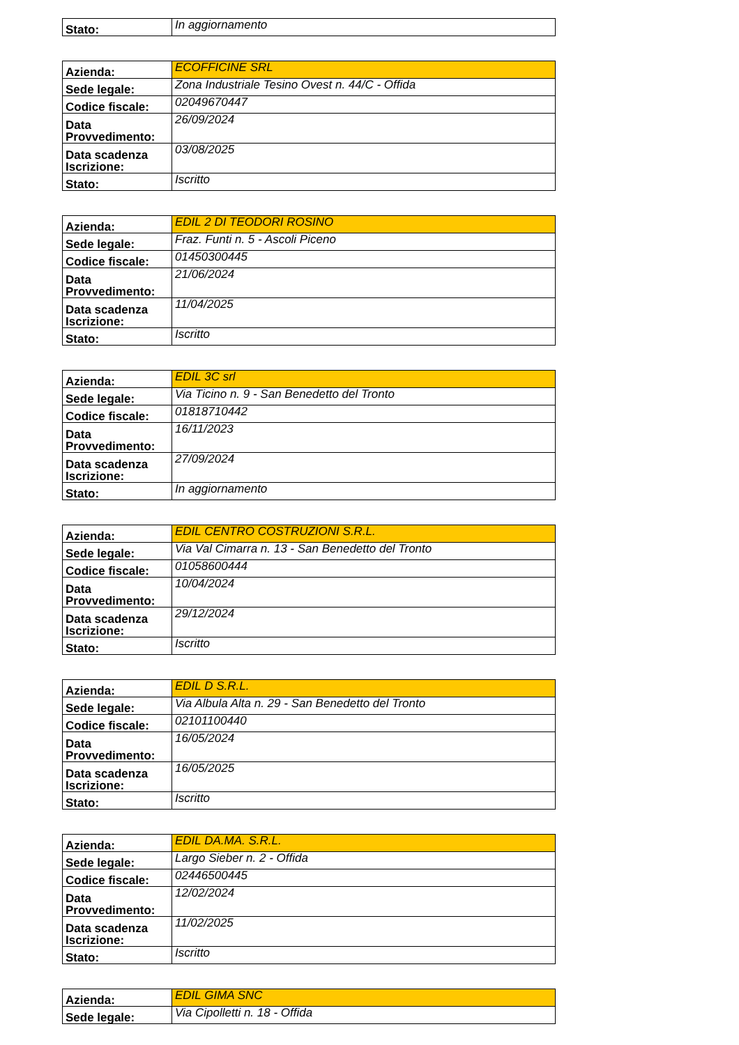| Stato: | In aggiornamento |
| Azienda: | ECOFFICINE SRL |
| Sede legale: | Zona Industriale Tesino Ovest n. 44/C - Offida |
| Codice fiscale: | 02049670447 |
| Data Provvedimento: | 26/09/2024 |
| Data scadenza Iscrizione: | 03/08/2025 |
| Stato: | Iscritto |
| Azienda: | EDIL 2 DI TEODORI ROSINO |
| Sede legale: | Fraz. Funti n. 5 - Ascoli Piceno |
| Codice fiscale: | 01450300445 |
| Data Provvedimento: | 21/06/2024 |
| Data scadenza Iscrizione: | 11/04/2025 |
| Stato: | Iscritto |
| Azienda: | EDIL 3C srl |
| Sede legale: | Via Ticino n. 9 - San Benedetto del Tronto |
| Codice fiscale: | 01818710442 |
| Data Provvedimento: | 16/11/2023 |
| Data scadenza Iscrizione: | 27/09/2024 |
| Stato: | In aggiornamento |
| Azienda: | EDIL CENTRO COSTRUZIONI S.R.L. |
| Sede legale: | Via Val Cimarra n. 13 - San Benedetto del Tronto |
| Codice fiscale: | 01058600444 |
| Data Provvedimento: | 10/04/2024 |
| Data scadenza Iscrizione: | 29/12/2024 |
| Stato: | Iscritto |
| Azienda: | EDIL D S.R.L. |
| Sede legale: | Via Albula Alta n. 29 - San Benedetto del Tronto |
| Codice fiscale: | 02101100440 |
| Data Provvedimento: | 16/05/2024 |
| Data scadenza Iscrizione: | 16/05/2025 |
| Stato: | Iscritto |
| Azienda: | EDIL DA.MA. S.R.L. |
| Sede legale: | Largo Sieber n. 2 - Offida |
| Codice fiscale: | 02446500445 |
| Data Provvedimento: | 12/02/2024 |
| Data scadenza Iscrizione: | 11/02/2025 |
| Stato: | Iscritto |
| Azienda: | EDIL GIMA SNC |
| Sede legale: | Via Cipolletti n. 18 - Offida |